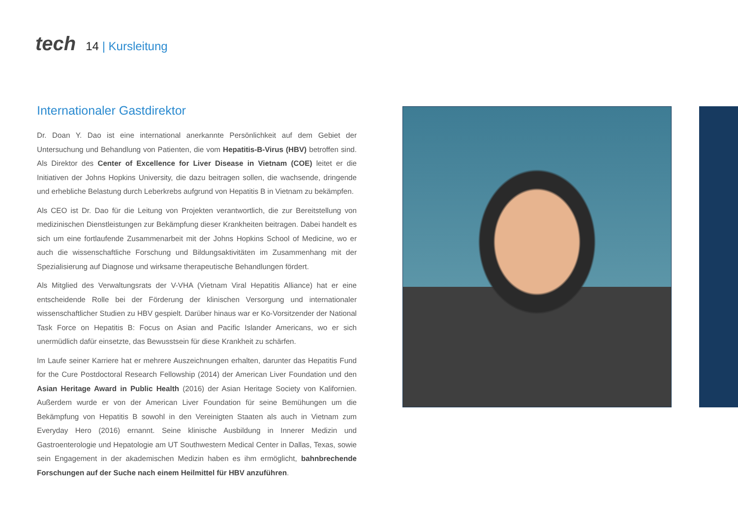tech
14 | Kursleitung
Internationaler Gastdirektor
Dr. Doan Y. Dao ist eine international anerkannte Persönlichkeit auf dem Gebiet der Untersuchung und Behandlung von Patienten, die vom Hepatitis-B-Virus (HBV) betroffen sind. Als Direktor des Center of Excellence for Liver Disease in Vietnam (COE) leitet er die Initiativen der Johns Hopkins University, die dazu beitragen sollen, die wachsende, dringende und erhebliche Belastung durch Leberkrebs aufgrund von Hepatitis B in Vietnam zu bekämpfen.
Als CEO ist Dr. Dao für die Leitung von Projekten verantwortlich, die zur Bereitstellung von medizinischen Dienstleistungen zur Bekämpfung dieser Krankheiten beitragen. Dabei handelt es sich um eine fortlaufende Zusammenarbeit mit der Johns Hopkins School of Medicine, wo er auch die wissenschaftliche Forschung und Bildungsaktivitäten im Zusammenhang mit der Spezialisierung auf Diagnose und wirksame therapeutische Behandlungen fördert.
Als Mitglied des Verwaltungsrats der V-VHA (Vietnam Viral Hepatitis Alliance) hat er eine entscheidende Rolle bei der Förderung der klinischen Versorgung und internationaler wissenschaftlicher Studien zu HBV gespielt. Darüber hinaus war er Ko-Vorsitzender der National Task Force on Hepatitis B: Focus on Asian and Pacific Islander Americans, wo er sich unermüdlich dafür einsetzte, das Bewusstsein für diese Krankheit zu schärfen.
Im Laufe seiner Karriere hat er mehrere Auszeichnungen erhalten, darunter das Hepatitis Fund for the Cure Postdoctoral Research Fellowship (2014) der American Liver Foundation und den Asian Heritage Award in Public Health (2016) der Asian Heritage Society von Kalifornien. Außerdem wurde er von der American Liver Foundation für seine Bemühungen um die Bekämpfung von Hepatitis B sowohl in den Vereinigten Staaten als auch in Vietnam zum Everyday Hero (2016) ernannt. Seine klinische Ausbildung in Innerer Medizin und Gastroenterologie und Hepatologie am UT Southwestern Medical Center in Dallas, Texas, sowie sein Engagement in der akademischen Medizin haben es ihm ermöglicht, bahnbrechende Forschungen auf der Suche nach einem Heilmittel für HBV anzuführen.